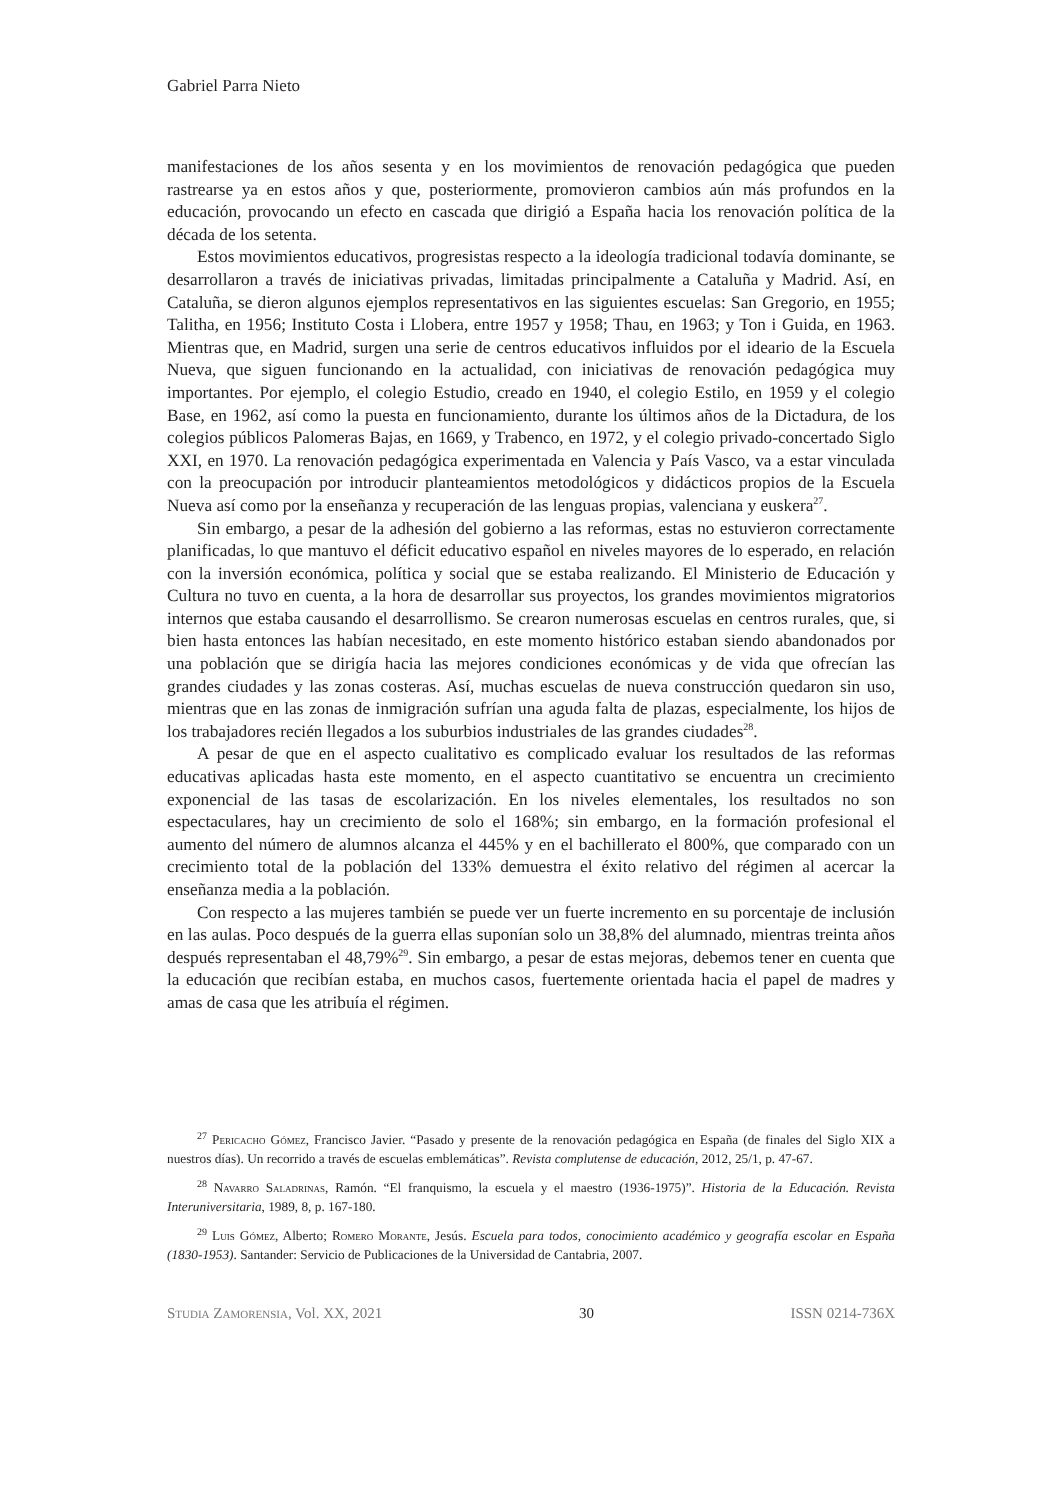Gabriel Parra Nieto
manifestaciones de los años sesenta y en los movimientos de renovación pedagógica que pueden rastrearse ya en estos años y que, posteriormente, promovieron cambios aún más profundos en la educación, provocando un efecto en cascada que dirigió a España hacia los renovación política de la década de los setenta.
Estos movimientos educativos, progresistas respecto a la ideología tradicional todavía dominante, se desarrollaron a través de iniciativas privadas, limitadas principalmente a Cataluña y Madrid. Así, en Cataluña, se dieron algunos ejemplos representativos en las siguientes escuelas: San Gregorio, en 1955; Talitha, en 1956; Instituto Costa i Llobera, entre 1957 y 1958; Thau, en 1963; y Ton i Guida, en 1963. Mientras que, en Madrid, surgen una serie de centros educativos influidos por el ideario de la Escuela Nueva, que siguen funcionando en la actualidad, con iniciativas de renovación pedagógica muy importantes. Por ejemplo, el colegio Estudio, creado en 1940, el colegio Estilo, en 1959 y el colegio Base, en 1962, así como la puesta en funcionamiento, durante los últimos años de la Dictadura, de los colegios públicos Palomeras Bajas, en 1669, y Trabenco, en 1972, y el colegio privado-concertado Siglo XXI, en 1970. La renovación pedagógica experimentada en Valencia y País Vasco, va a estar vinculada con la preocupación por introducir planteamientos metodológicos y didácticos propios de la Escuela Nueva así como por la enseñanza y recuperación de las lenguas propias, valenciana y euskera<sup>27</sup>.
Sin embargo, a pesar de la adhesión del gobierno a las reformas, estas no estuvieron correctamente planificadas, lo que mantuvo el déficit educativo español en niveles mayores de lo esperado, en relación con la inversión económica, política y social que se estaba realizando. El Ministerio de Educación y Cultura no tuvo en cuenta, a la hora de desarrollar sus proyectos, los grandes movimientos migratorios internos que estaba causando el desarrollismo. Se crearon numerosas escuelas en centros rurales, que, si bien hasta entonces las habían necesitado, en este momento histórico estaban siendo abandonados por una población que se dirigía hacia las mejores condiciones económicas y de vida que ofrecían las grandes ciudades y las zonas costeras. Así, muchas escuelas de nueva construcción quedaron sin uso, mientras que en las zonas de inmigración sufrían una aguda falta de plazas, especialmente, los hijos de los trabajadores recién llegados a los suburbios industriales de las grandes ciudades<sup>28</sup>.
A pesar de que en el aspecto cualitativo es complicado evaluar los resultados de las reformas educativas aplicadas hasta este momento, en el aspecto cuantitativo se encuentra un crecimiento exponencial de las tasas de escolarización. En los niveles elementales, los resultados no son espectaculares, hay un crecimiento de solo el 168%; sin embargo, en la formación profesional el aumento del número de alumnos alcanza el 445% y en el bachillerato el 800%, que comparado con un crecimiento total de la población del 133% demuestra el éxito relativo del régimen al acercar la enseñanza media a la población.
Con respecto a las mujeres también se puede ver un fuerte incremento en su porcentaje de inclusión en las aulas. Poco después de la guerra ellas suponían solo un 38,8% del alumnado, mientras treinta años después representaban el 48,79%<sup>29</sup>. Sin embargo, a pesar de estas mejoras, debemos tener en cuenta que la educación que recibían estaba, en muchos casos, fuertemente orientada hacia el papel de madres y amas de casa que les atribuía el régimen.
<sup>27</sup> Pericacho Gómez, Francisco Javier. “Pasado y presente de la renovación pedagógica en España (de finales del Siglo XIX a nuestros días). Un recorrido a través de escuelas emblemáticas”. Revista complutense de educación, 2012, 25/1, p. 47-67.
<sup>28</sup> Navarro Saladrinas, Ramón. “El franquismo, la escuela y el maestro (1936-1975)”. Historia de la Educación. Revista Interuniversitaria, 1989, 8, p. 167-180.
<sup>29</sup> Luis Gómez, Alberto; Romero Morante, Jesús. Escuela para todos, conocimiento académico y geografía escolar en España (1830-1953). Santander: Servicio de Publicaciones de la Universidad de Cantabria, 2007.
Studia Zamorensia, Vol. XX, 2021 30 ISSN 0214-736X